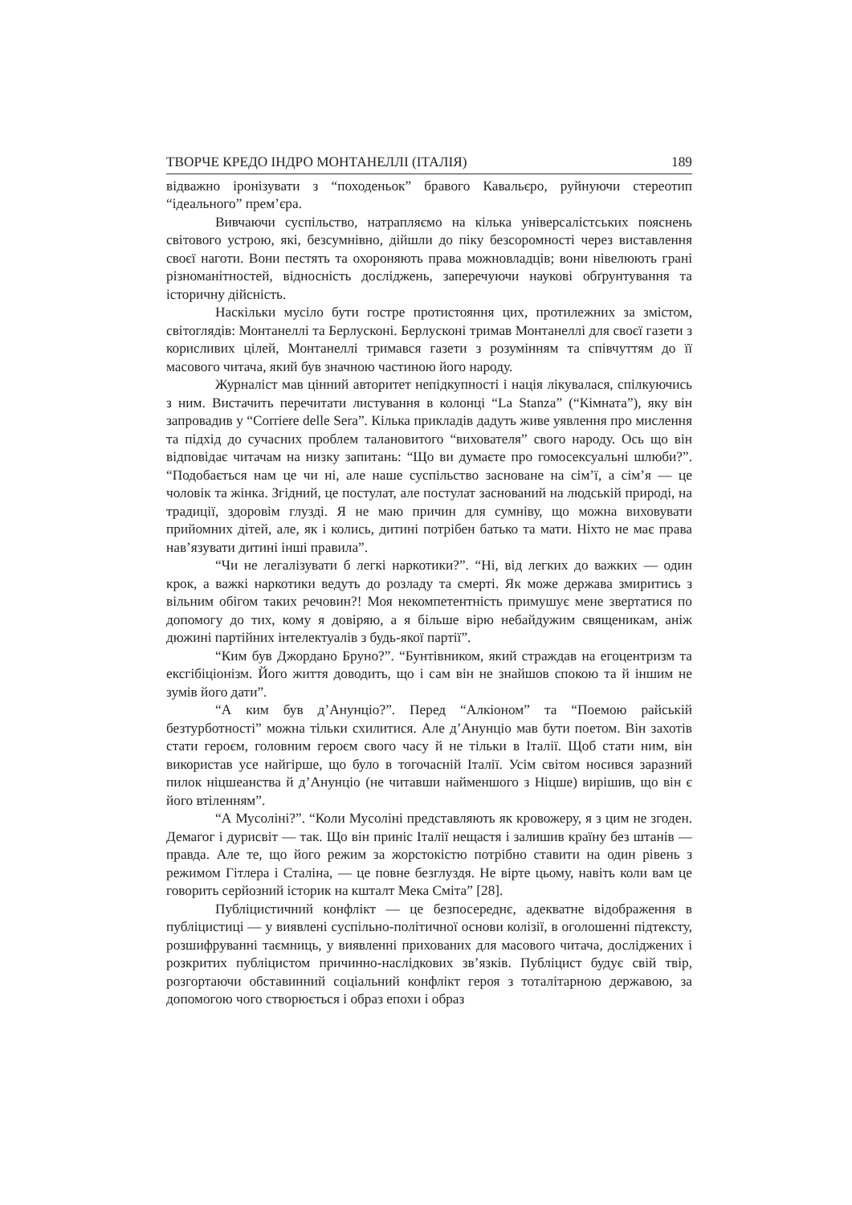ТВОРЧЕ КРЕДО ІНДРО МОНТАНЕЛЛІ (ІТАЛІЯ) 189
відважно іронізувати з “походеньок” бравого Кавальєро, руйнуючи стереотип “ідеального” прем’єра.
Вивчаючи суспільство, натрапляємо на кілька універсалістських пояснень світового устрою, які, безсумнівно, дійшли до піку безсоромності через виставлення своєї наготи. Вони пестять та охороняють права можновладців; вони нівелюють грані різноманітностей, відносність досліджень, заперечуючи наукові обґрунтування та історичну дійсність.
Наскільки мусіло бути гостре протистояння цих, протилежних за змістом, світоглядів: Монтанеллі та Берлусконі. Берлусконі тримав Монтанеллі для своєї газети з корисливих цілей, Монтанеллі тримався газети з розумінням та співчуттям до її масового читача, який був значною частиною його народу.
Журналіст мав цінний авторитет непідкупності і нація лікувалася, спілкуючись з ним. Вистачить перечитати листування в колонці “La Stanza” (“Кімната”), яку він запровадив у “Corriere delle Sera”. Кілька прикладів дадуть живе уявлення про мислення та підхід до сучасних проблем талановитого “вихователя” свого народу. Ось що він відповідає читачам на низку запитань: “Що ви думаєте про гомосексуальні шлюби?”. “Подобається нам це чи ні, але наше суспільство засноване на сім’ї, а сім’я — це чоловік та жінка. Згідний, це постулат, але постулат заснований на людській природі, на традиції, здоровім глузді. Я не маю причин для сумніву, що можна виховувати прийомних дітей, але, як і колись, дитині потрібен батько та мати. Ніхто не має права нав’язувати дитині інші правила”.
“Чи не легалізувати б легкі наркотики?”. “Ні, від легких до важких — один крок, а важкі наркотики ведуть до розладу та смерті. Як може держава змиритись з вільним обігом таких речовин?! Моя некомпетентність примушує мене звертатися по допомогу до тих, кому я довіряю, а я більше вірю небайдужим священикам, аніж дюжині партійних інтелектуалів з будь-якої партії”.
“Ким був Джордано Бруно?”. “Бунтівником, який страждав на егоцентризм та ексгібіціонізм. Його життя доводить, що і сам він не знайшов спокою та й іншим не зумів його дати”.
“А ким був д’Анунціо?”. Перед “Алкіоном” та “Поемою райській безтурботності” можна тільки схилитися. Але д’Анунціо мав бути поетом. Він захотів стати героєм, головним героєм свого часу й не тільки в Італії. Щоб стати ним, він використав усе найгірше, що було в тогочасній Італії. Усім світом носився заразний пилок ніцшеанства й д’Анунціо (не читавши найменшого з Ніцше) вирішив, що він є його втіленням”.
“А Мусоліні?”. “Коли Мусоліні представляють як кровожеру, я з цим не згоден. Демагог і дурисвіт — так. Що він приніс Італії нещастя і залишив країну без штанів — правда. Але те, що його режим за жорстокістю потрібно ставити на один рівень з режимом Гітлера і Сталіна, — це повне безглуздя. Не вірте цьому, навіть коли вам це говорить серйозний історик на кшталт Мека Сміта” [28].
Публіцистичний конфлікт — це безпосереднє, адекватне відображення в публіцистиці — у виявлені суспільно-політичної основи колізії, в оголошенні підтексту, розшифруванні таємниць, у виявленні прихованих для масового читача, досліджених і розкритих публіцистом причинно-наслідкових зв’язків. Публіцист будує свій твір, розгортаючи обставинний соціальний конфлікт героя з тоталітарною державою, за допомогою чого створюється і образ епохи і образ